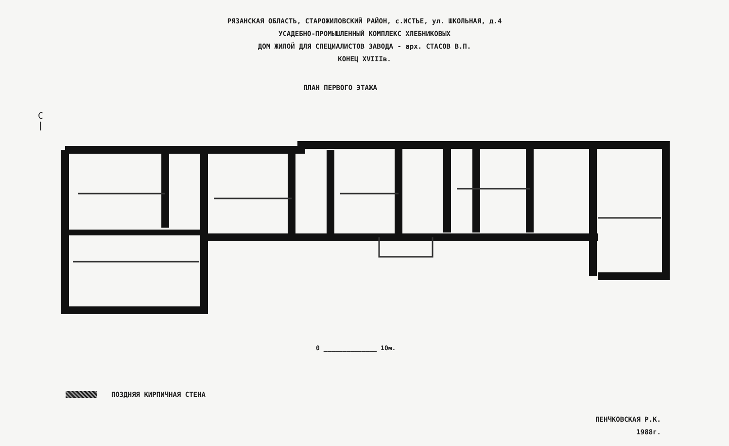РЯЗАНСКАЯ ОБЛАСТЬ, СТАРОЖИЛОВСКИЙ РАЙОН, с.ИСТЬЕ, ул. ШКОЛЬНАЯ, д.4
УСАДЕБНО-ПРОМЫШЛЕННЫЙ КОМПЛЕКС ХЛЕБНИКОВЫХ
ДОМ ЖИЛОЙ ДЛЯ СПЕЦИАЛИСТОВ ЗАВОДА - арх. СТАСОВ В.П.
КОНЕЦ XVIIIв.
ПЛАН ПЕРВОГО ЭТАЖА
С
|
0 ______________ 10м.
ПОЗДНЯЯ КИРПИЧНАЯ СТЕНА
ПЕНЧКОВСКАЯ Р.К.
1988г.